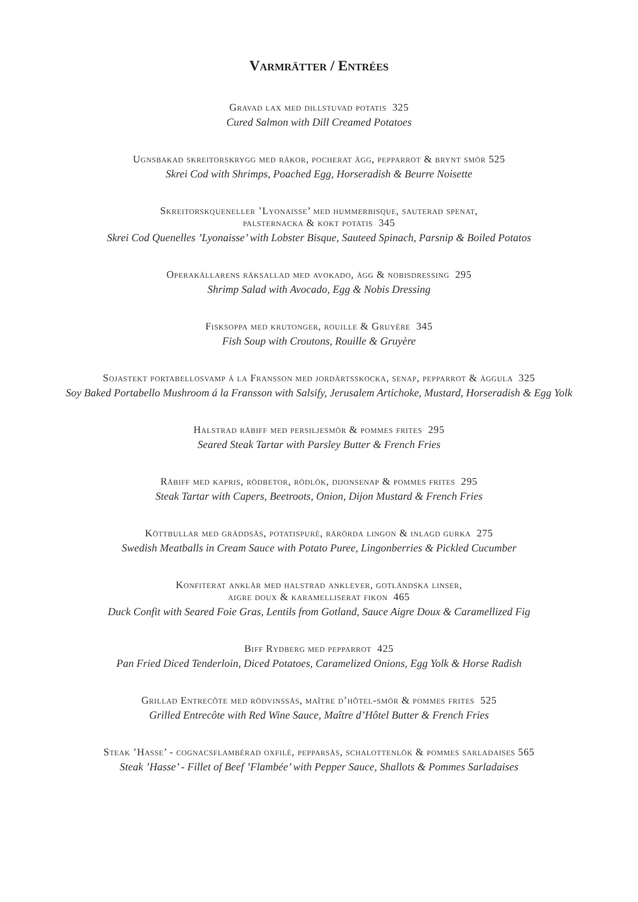Varmrätter / Entrées
Gravad lax med dillstuvad potatis 325
Cured Salmon with Dill Creamed Potatoes
Ugnsbakad skreitorskrygg med räkor, pocherat ägg, pepparrot & brynt smör 525
Skrei Cod with Shrimps, Poached Egg, Horseradish & Beurre Noisette
Skreitorskqueneller ’Lyonaisse’ med hummerbisque, sauterad spenat,
palsternacka & kokt potatis 345
Skrei Cod Quenelles ’Lyonaisse’ with Lobster Bisque, Sauteed Spinach, Parsnip & Boiled Potatos
Operakällarens räksallad med avokado, ägg & nobisdressing 295
Shrimp Salad with Avocado, Egg & Nobis Dressing
Fisksoppa med krutonger, rouille & Gruyère 345
Fish Soup with Croutons, Rouille & Gruyère
Sojastekt portabellosvamp á la Fransson med jordärtsskocka, senap, pepparrot & äggula 325
Soy Baked Portabello Mushroom á la Fransson with Salsify, Jerusalem Artichoke, Mustard, Horseradish & Egg Yolk
Halstrad råbiff med persiljesmör & pommes frites 295
Seared Steak Tartar with Parsley Butter & French Fries
Råbiff med kapris, rödbetor, rödlök, dijonsenap & pommes frites 295
Steak Tartar with Capers, Beetroots, Onion, Dijon Mustard & French Fries
Köttbullar med gräddsås, potatispuré, rårörda lingon & inlagd gurka 275
Swedish Meatballs in Cream Sauce with Potato Puree, Lingonberries & Pickled Cucumber
Konfiterat anklår med halstrad anklever, gotländska linser,
aigre doux & karamelliserat fikon 465
Duck Confit with Seared Foie Gras, Lentils from Gotland, Sauce Aigre Doux & Caramellized Fig
Biff Rydberg med pepparrot 425
Pan Fried Diced Tenderloin, Diced Potatoes, Caramelized Onions, Egg Yolk & Horse Radish
Grillad Entrecôte med rödvinssås, maître d’hôtel-smör & pommes frites 525
Grilled Entrecôte with Red Wine Sauce, Maître d’Hôtel Butter & French Fries
Steak ’Hasse’ - cognacsflambérad oxfilé, pepparsås, schalottenlök & pommes sarladaises 565
Steak ’Hasse’ - Fillet of Beef ’Flambée’ with Pepper Sauce, Shallots & Pommes Sarladaises